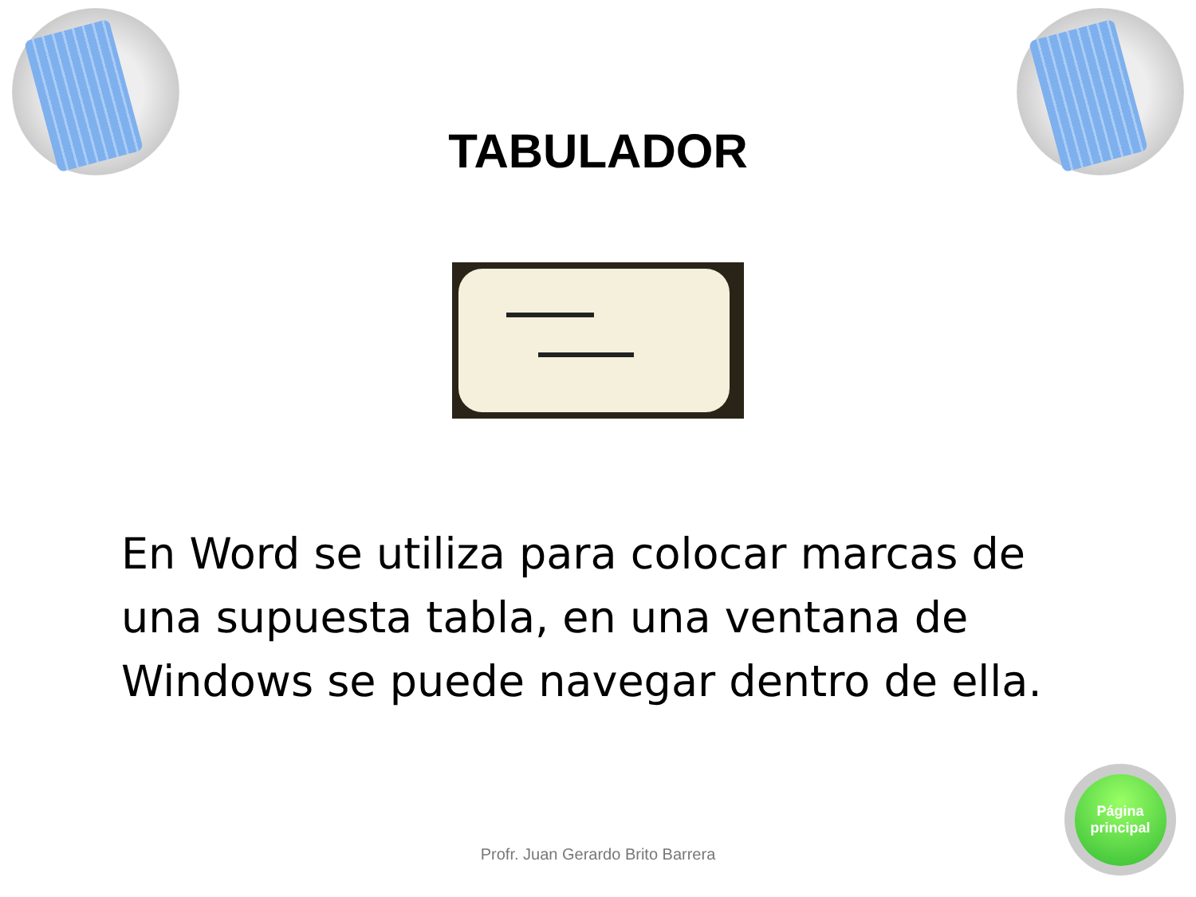TABULADOR
En Word se utiliza para colocar marcas de una supuesta tabla, en una ventana de Windows se puede navegar dentro de ella.
Profr. Juan Gerardo Brito Barrera
Página
principal